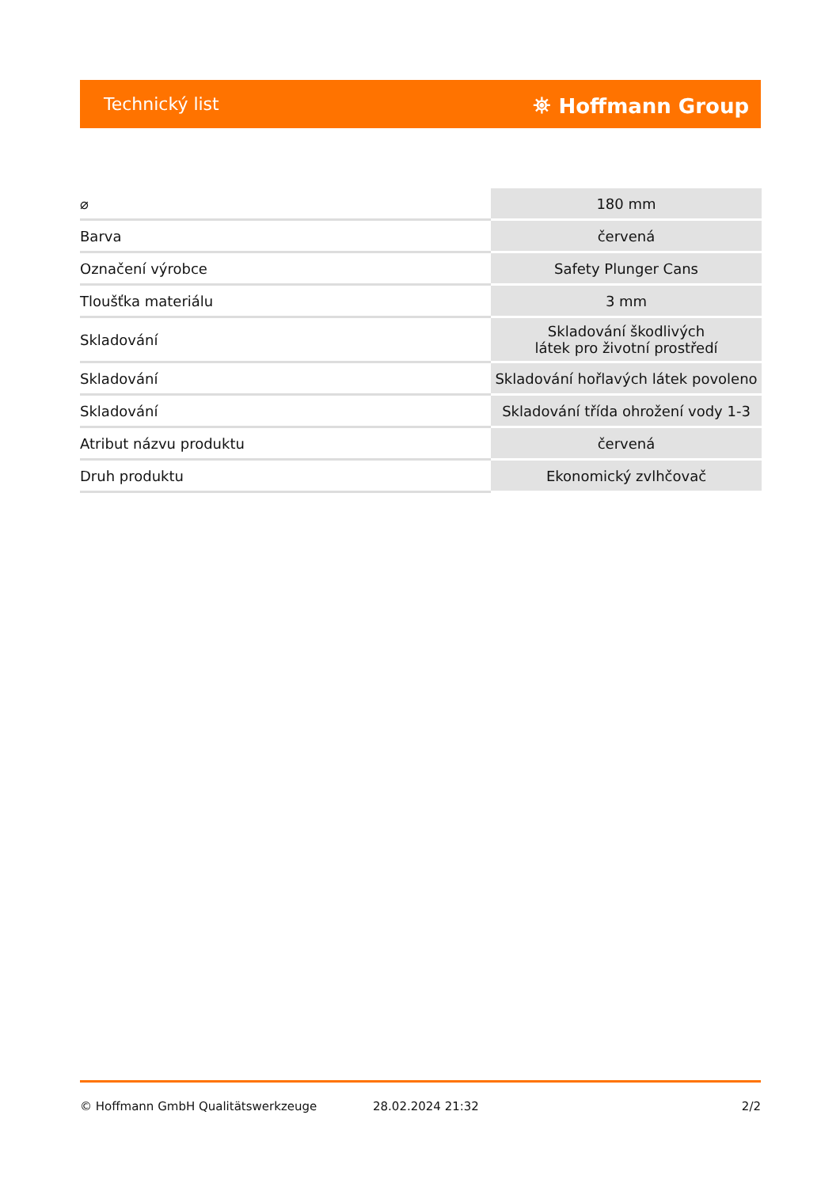Technický list ⛯ Hoffmann Group
| ⌀ | 180 mm |
| Barva | červená |
| Označení výrobce | Safety Plunger Cans |
| Tloušťka materiálu | 3 mm |
| Skladování | Skladování škodlivých látek pro životní prostředí |
| Skladování | Skladování hořlavých látek povoleno |
| Skladování | Skladování třída ohrožení vody 1-3 |
| Atribut názvu produktu | červená |
| Druh produktu | Ekonomický zvlhčovač |
© Hoffmann GmbH Qualitätswerkzeuge 28.02.2024 21:32 2/2